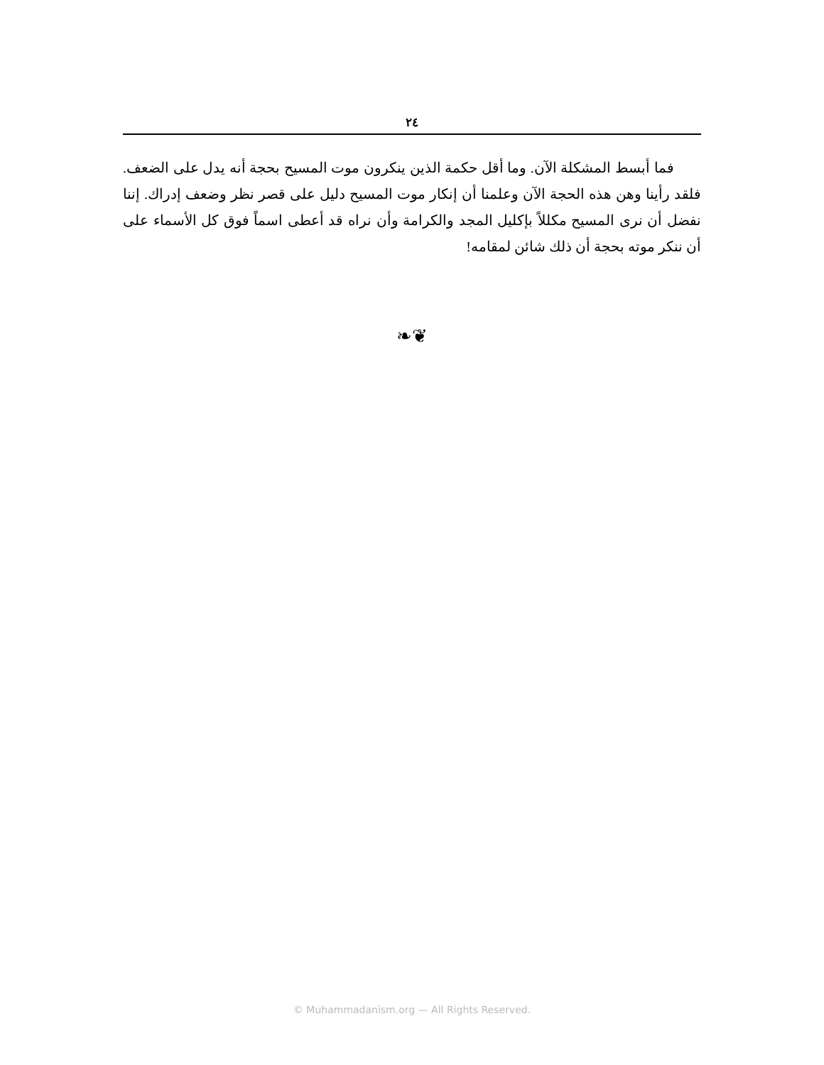٢٤
فما أبسط المشكلة الآن. وما أقل حكمة الذين ينكرون موت المسيح بحجة أنه يدل على الضعف. فلقد رأينا وهن هذه الحجة الآن وعلمنا أن إنكار موت المسيح دليل على قصر نظر وضعف إدراك. إننا نفضل أن نرى المسيح مكللاً بإكليل المجد والكرامة وأن نراه قد أعطى اسماً فوق كل الأسماء على أن ننكر موته بحجة أن ذلك شائن لمقامه!
❧❦
© Muhammadanism.org — All Rights Reserved.